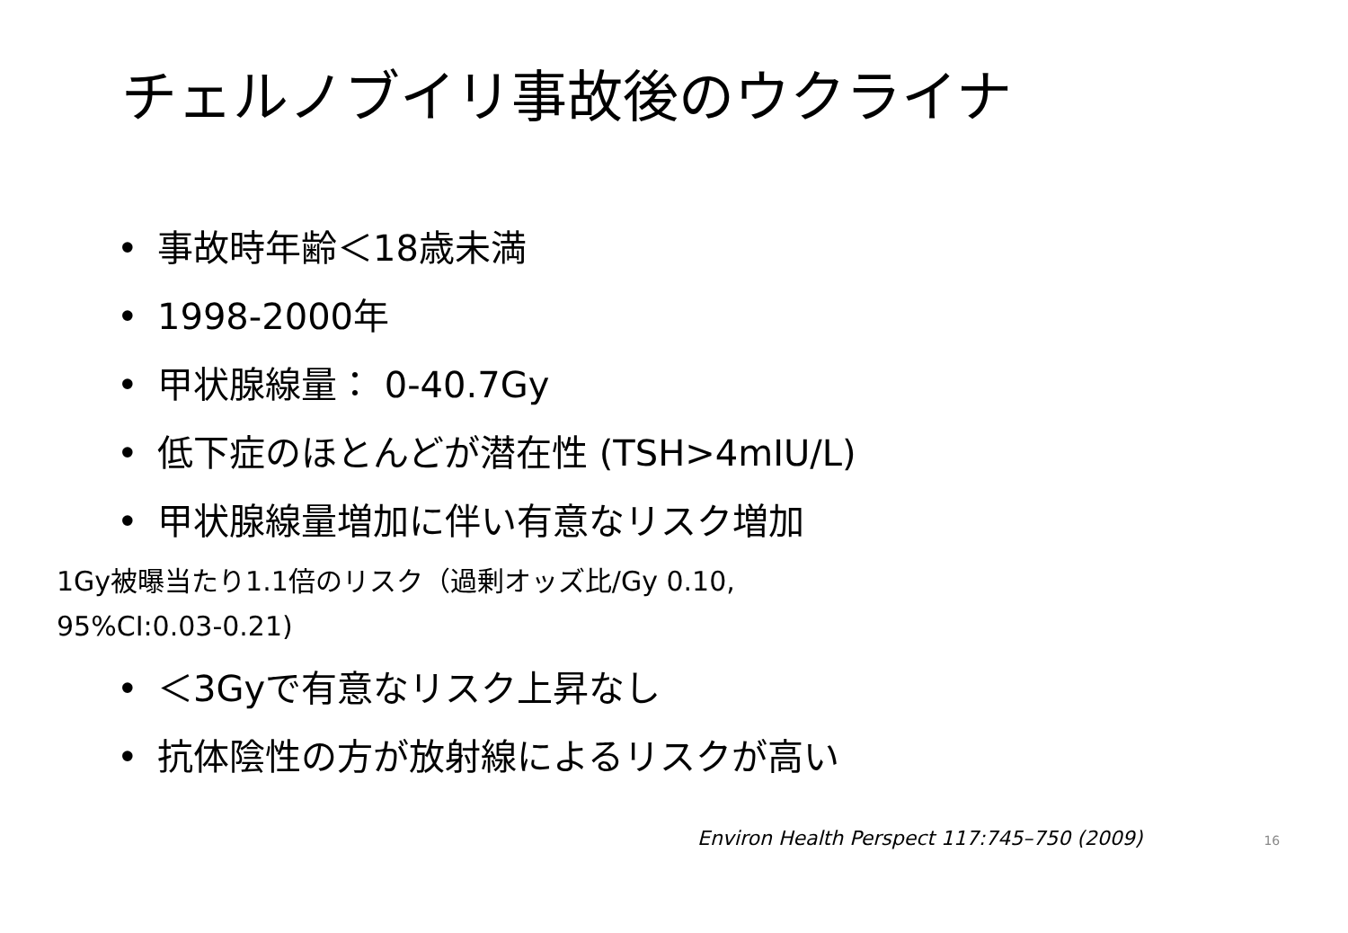チェルノブイリ事故後のウクライナ
• 事故時年齢＜18歳未満
• 1998-2000年
• 甲状腺線量： 0-40.7Gy
• 低下症のほとんどが潜在性 (TSH>4mIU/L)
• 甲状腺線量増加に伴い有意なリスク増加
1Gy被曝当たり1.1倍のリスク（過剰オッズ比/Gy 0.10,
95%CI:0.03-0.21)
• ＜3Gyで有意なリスク上昇なし
• 抗体陰性の方が放射線によるリスクが高い
Environ Health Perspect 117:745–750 (2009) 16